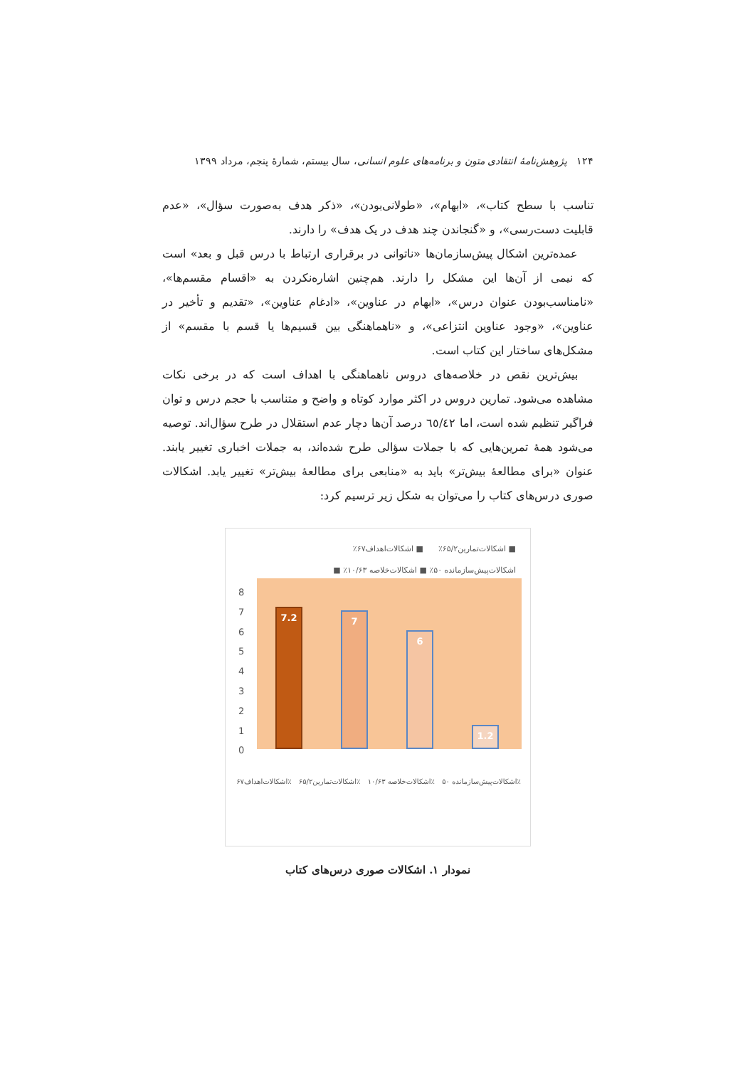۱۲۴ پژوهش‌نامهٔ انتقادی متون و برنامه‌های علوم انسانی، سال بیستم، شمارهٔ پنجم، مرداد ۱۳۹۹
تناسب با سطح کتاب»، «ابهام»، «طولانی‌بودن»، «ذکر هدف به‌صورت سؤال»، «عدم قابلیت دست‌رسی»، و «گنجاندن چند هدف در یک هدف» را دارند.
عمده‌ترین اشکال پیش‌سازمان‌ها «ناتوانی در برقراری ارتباط با درس قبل و بعد» است که نیمی از آن‌ها این مشکل را دارند. هم‌چنین اشاره‌نکردن به «اقسام مقسم‌ها»، «نامناسب‌بودن عنوان درس»، «ابهام در عناوین»، «ادغام عناوین»، «تقدیم و تأخیر در عناوین»، «وجود عناوین انتزاعی»، و «ناهماهنگی بین قسیم‌ها یا قسم با مقسم» از مشکل‌های ساختار این کتاب است.
بیش‌ترین نقص در خلاصه‌های دروس ناهماهنگی با اهداف است که در برخی نکات مشاهده می‌شود. تمارین دروس در اکثر موارد کوتاه و واضح و متناسب با حجم درس و توان فراگیر تنظیم شده است، اما ٦٥/٤٢ درصد آن‌ها دچار عدم استقلال در طرح سؤال‌اند. توصیه می‌شود همهٔ تمرین‌هایی که با جملات سؤالی طرح شده‌اند، به جملات اخباری تغییر یابند. عنوان «برای مطالعهٔ بیش‌تر» باید به «منابعی برای مطالعهٔ بیش‌تر» تغییر یابد. اشکالات صوری درس‌های کتاب را می‌توان به شکل زیر ترسیم کرد:
■ اشکالات‌تمارین۶۵/۲٪ ■ اشکالات‌اهداف۶۷٪
اشکالات‌پیش‌سازمانده ۵۰٪ ■ اشکالات‌خلاصه ۱۰/۶۳٪ ■
8
7
6
5
4
3
2
1
0
7.2 7 6 1.2
اشکالات‌اهداف۶۷٪ اشکالات‌تمارین۶۵/۲٪ اشکالات‌خلاصه ۱۰/۶۳٪ اشکالات‌پیش‌سازمانده ۵۰٪
نمودار ۱. اشکالات صوری درس‌های کتاب